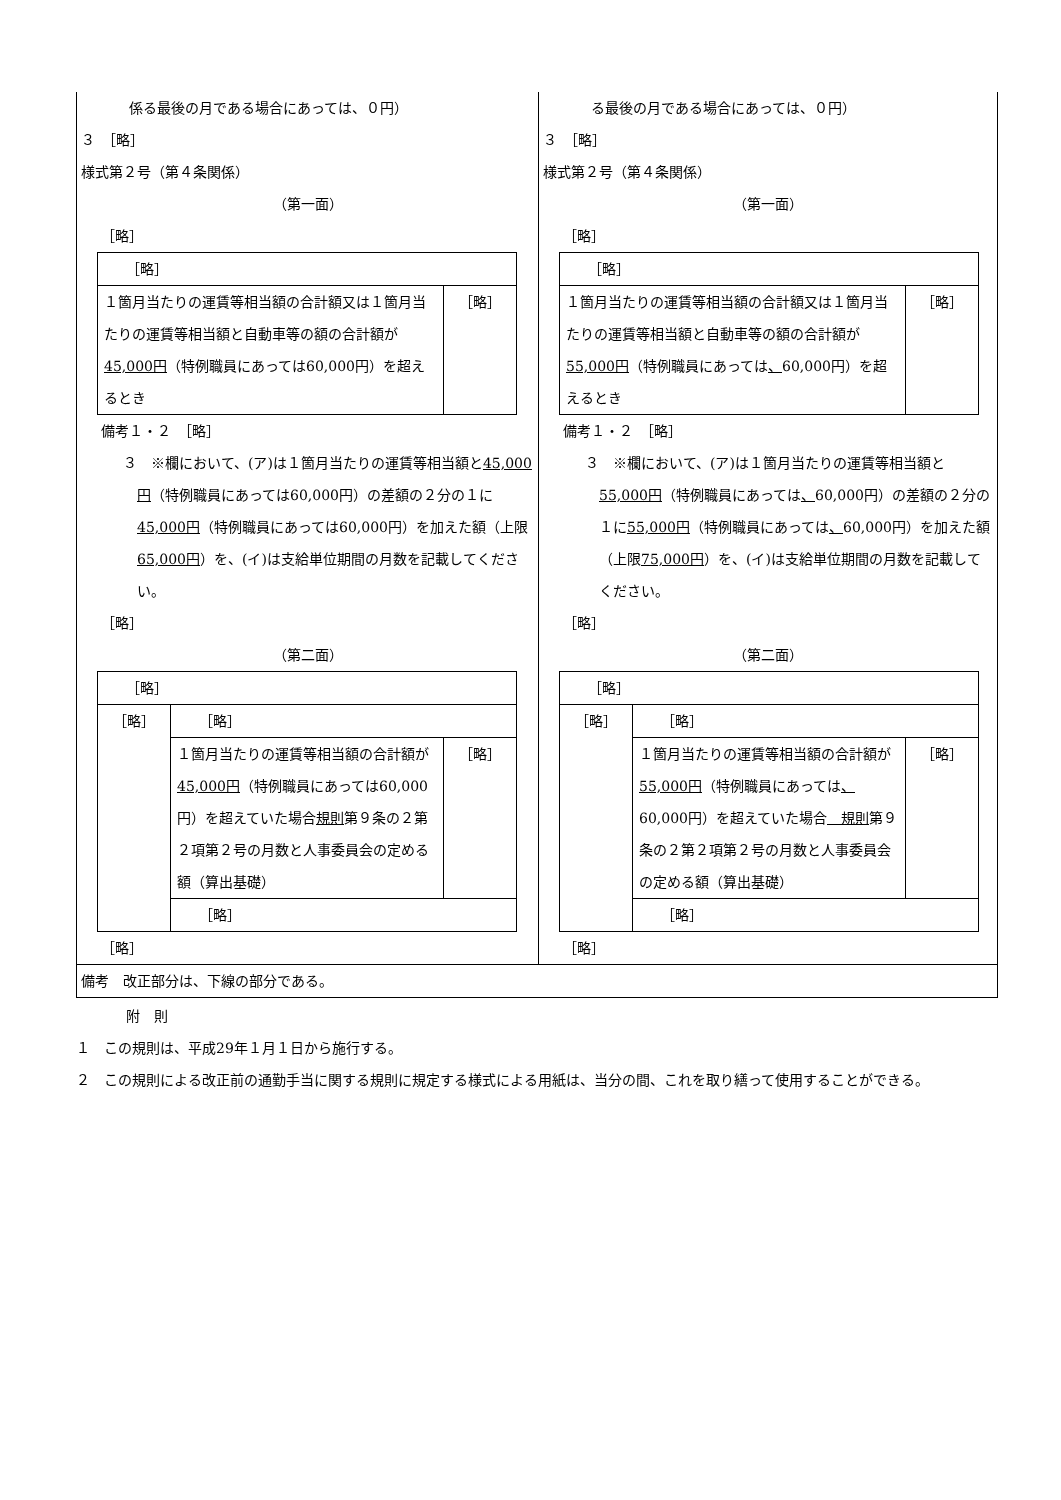| 係る最後の月である場合にあっては、０円） ３ ［略］ 様式第２号（第４条関係） （第一面） ［略］ / ［略］ / / / １箇月当たりの運賃等相当額の合計額又は１箇月当たりの運賃等相当額と自動車等の額の合計額が 45,000円 （特例職員にあっては60,000円）を超えるとき / ［略］ / 備考１・２ ［略］ ３ ※欄において、(ア)は１箇月当たりの運賃等相当額と 45,000円 （特例職員にあっては60,000円）の差額の２分の１に 45,000円 （特例職員にあっては60,000円）を加えた額（上限 65,000円 ）を、(イ)は支給単位期間の月数を記載してください。 ［略］ （第二面） / ［略］ / / / / ［略］ / ［略］ / / / / １箇月当たりの運賃等相当額の合計額が 45,000円 （特例職員にあっては60,000円）を超えていた場合 規則 第９条の２第２項第２号の月数と人事委員会の定める額（算出基礎） / ［略］ / / / ［略］ / / ［略］ | る最後の月である場合にあっては、０円） ３ ［略］ 様式第２号（第４条関係） （第一面） ［略］ / ［略］ / / / １箇月当たりの運賃等相当額の合計額又は１箇月当たりの運賃等相当額と自動車等の額の合計額が 55,000円 （特例職員にあっては 、 60,000円）を超えるとき / ［略］ / 備考１・２ ［略］ ３ ※欄において、(ア)は１箇月当たりの運賃等相当額と 55,000円 （特例職員にあっては 、 60,000円）の差額の２分の１に 55,000円 （特例職員にあっては 、 60,000円）を加えた額（上限 75,000円 ）を、(イ)は支給単位期間の月数を記載してください。 ［略］ （第二面） / ［略］ / / / / ［略］ / ［略］ / / / / １箇月当たりの運賃等相当額の合計額が 55,000円 （特例職員にあっては 、 60,000円）を超えていた場合 規則 第９条の２第２項第２号の月数と人事委員会の定める額（算出基礎） / ［略］ / / / ［略］ / / ［略］ |
| 備考 改正部分は、下線の部分である。 | |
附　則
１　この規則は、平成29年１月１日から施行する。
２　この規則による改正前の通勤手当に関する規則に規定する様式による用紙は、当分の間、これを取り繕って使用することができる。